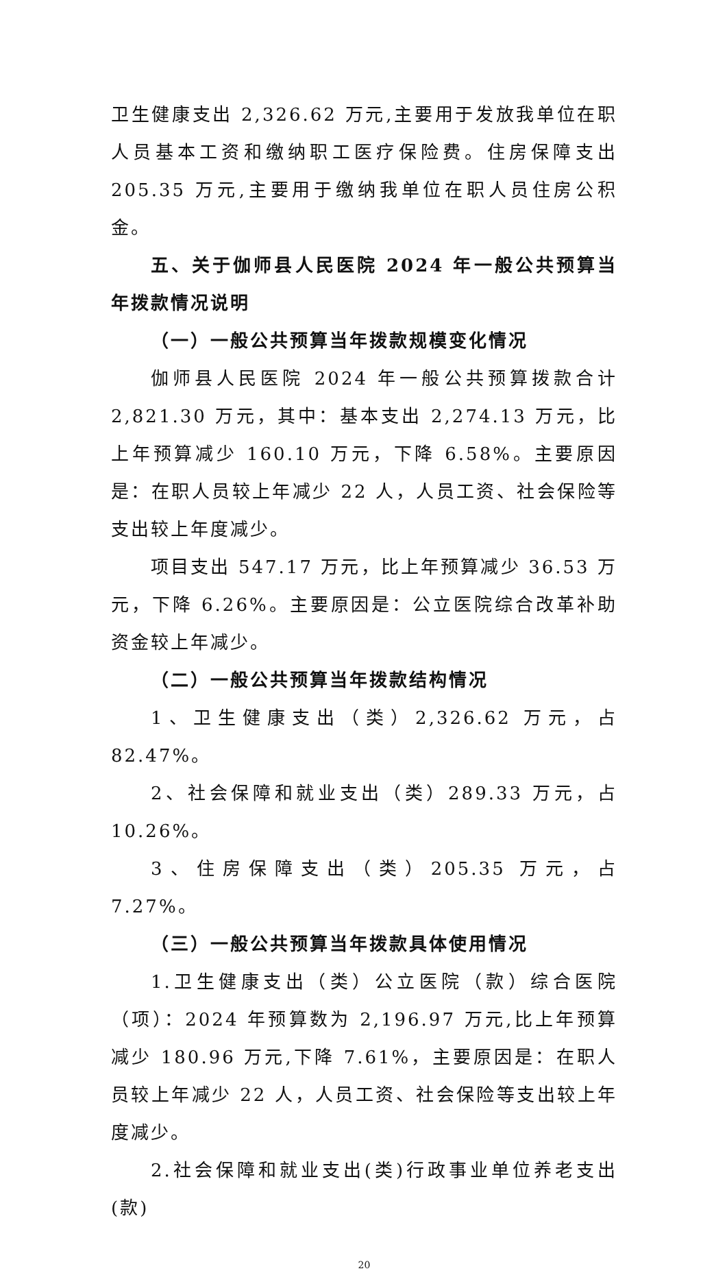卫生健康支出 2,326.62 万元,主要用于发放我单位在职人员基本工资和缴纳职工医疗保险费。住房保障支出 205.35 万元,主要用于缴纳我单位在职人员住房公积金。
五、关于伽师县人民医院 2024 年一般公共预算当年拨款情况说明
（一）一般公共预算当年拨款规模变化情况
伽师县人民医院 2024 年一般公共预算拨款合计 2,821.30 万元，其中：基本支出 2,274.13 万元，比上年预算减少 160.10 万元，下降 6.58%。主要原因是：在职人员较上年减少 22 人，人员工资、社会保险等支出较上年度减少。
项目支出 547.17 万元，比上年预算减少 36.53 万元，下降 6.26%。主要原因是：公立医院综合改革补助资金较上年减少。
（二）一般公共预算当年拨款结构情况
1、卫生健康支出（类）2,326.62 万元，占 82.47%。
2、社会保障和就业支出（类）289.33 万元，占 10.26%。
3、住房保障支出（类）205.35 万元，占 7.27%。
（三）一般公共预算当年拨款具体使用情况
1.卫生健康支出（类）公立医院（款）综合医院（项）：2024 年预算数为 2,196.97 万元,比上年预算减少 180.96 万元,下降 7.61%，主要原因是：在职人员较上年减少 22 人，人员工资、社会保险等支出较上年度减少。
2.社会保障和就业支出(类)行政事业单位养老支出(款)
20